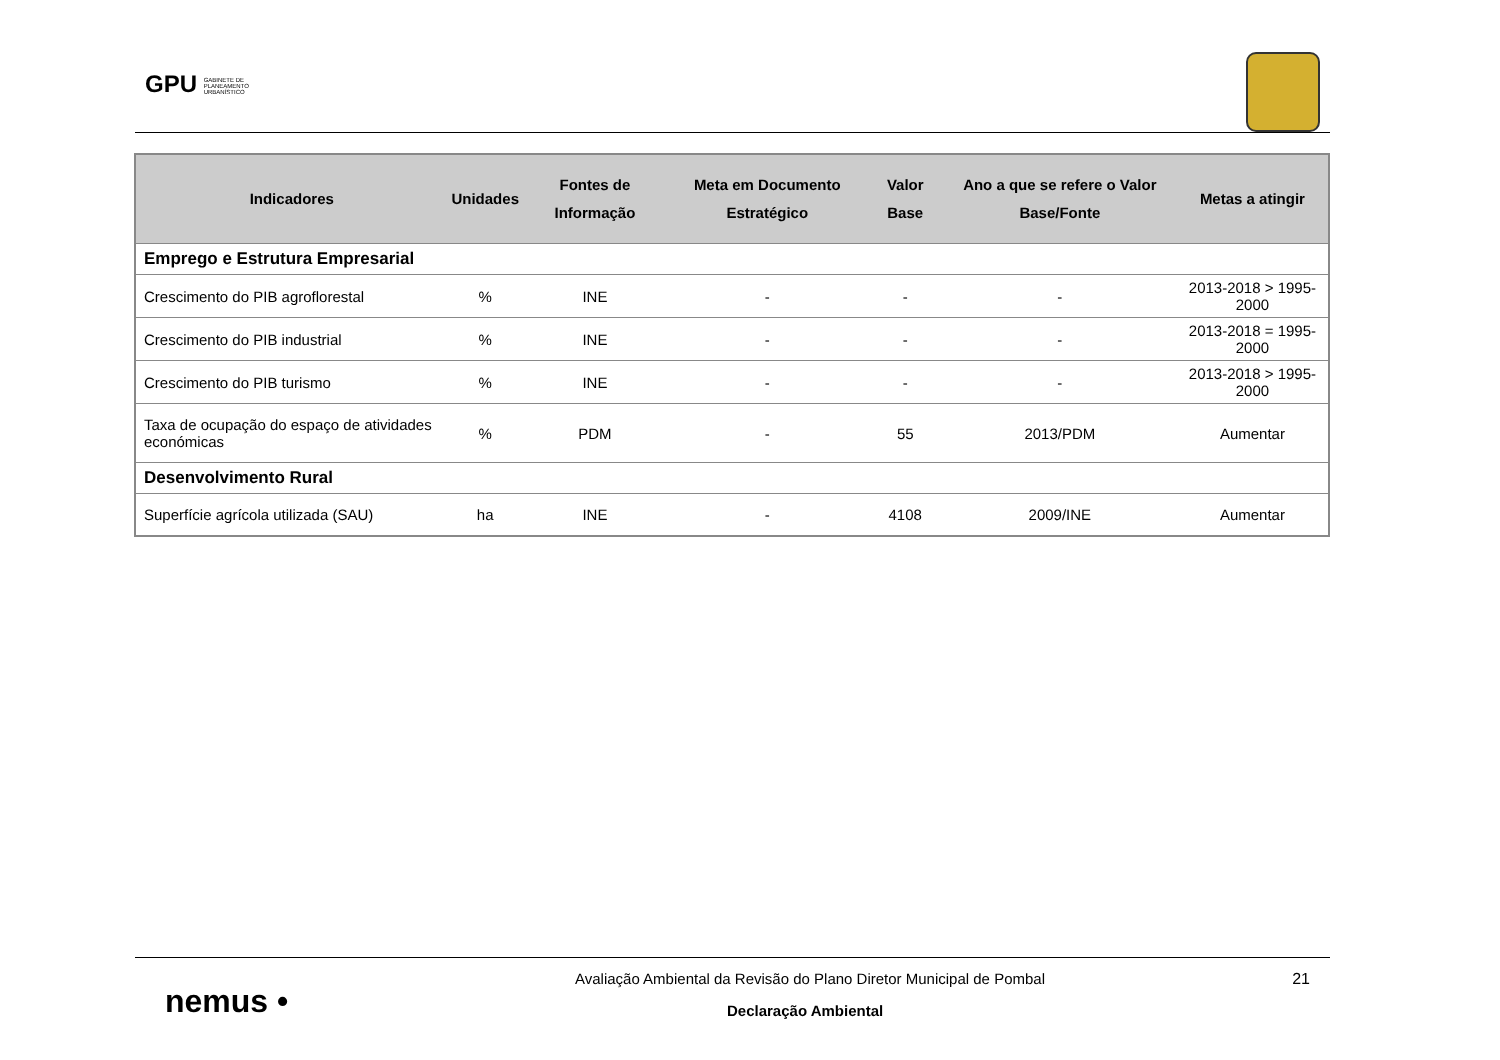GPU GABINETE DE
PLANEAMENTO
URBANÍSTICO
| Indicadores | Unidades | Fontes de Informação | Meta em Documento Estratégico | Valor Base | Ano a que se refere o Valor Base/Fonte | Metas a atingir |
| --- | --- | --- | --- | --- | --- | --- |
| Emprego e Estrutura Empresarial | | | | | | |
| Crescimento do PIB agroflorestal | % | INE | - | - | - | 2013-2018 > 1995-2000 |
| Crescimento do PIB industrial | % | INE | - | - | - | 2013-2018 = 1995-2000 |
| Crescimento do PIB turismo | % | INE | - | - | - | 2013-2018 > 1995-2000 |
| Taxa de ocupação do espaço de atividades económicas | % | PDM | - | 55 | 2013/PDM | Aumentar |
| Desenvolvimento Rural | | | | | | |
| Superfície agrícola utilizada (SAU) | ha | INE | - | 4108 | 2009/INE | Aumentar |
nemus •
Avaliação Ambiental da Revisão do Plano Diretor Municipal de Pombal
Declaração Ambiental
21